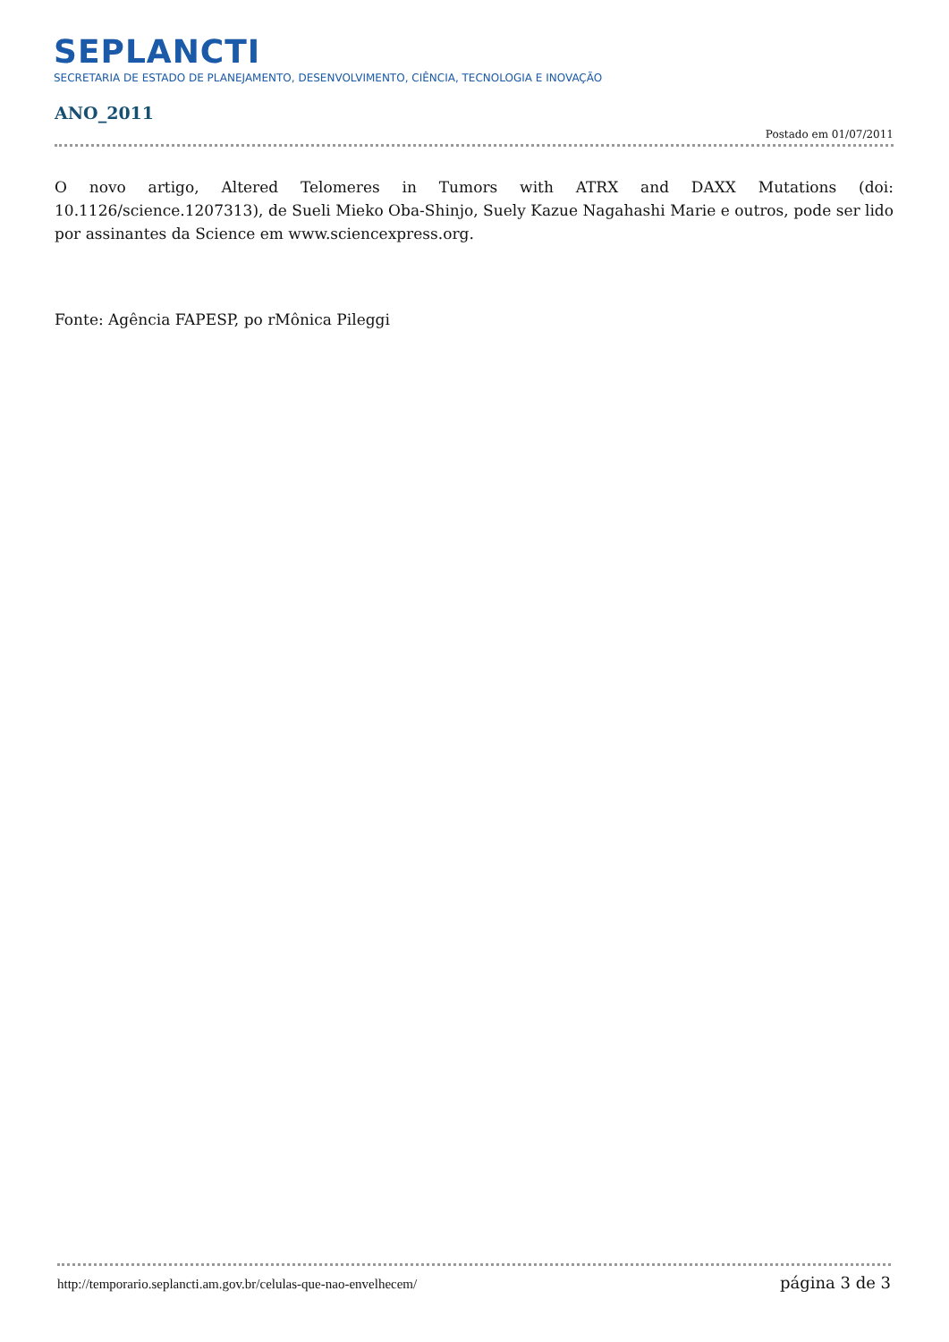SEPLANCTI
SECRETARIA DE ESTADO DE PLANEJAMENTO, DESENVOLVIMENTO, CIÊNCIA, TECNOLOGIA E INOVAÇÃO
ANO_2011
Postado em 01/07/2011
O novo artigo, Altered Telomeres in Tumors with ATRX and DAXX Mutations (doi: 10.1126/science.1207313), de Sueli Mieko Oba-Shinjo, Suely Kazue Nagahashi Marie e outros, pode ser lido por assinantes da Science em www.sciencexpress.org.
Fonte: Agência FAPESP, po rMônica Pileggi
http://temporario.seplancti.am.gov.br/celulas-que-nao-envelhecem/ página 3 de 3